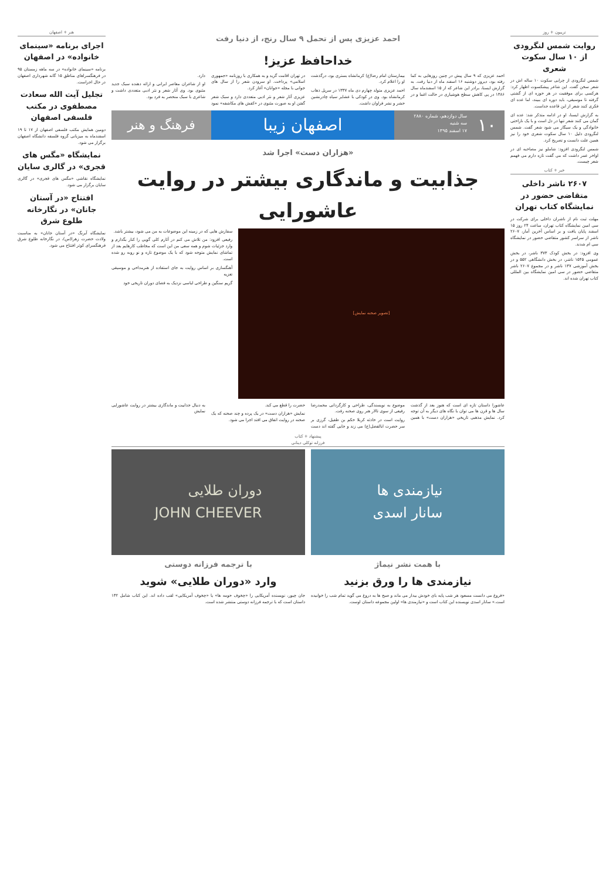تریبون + روز
روایت شمس لنگرودی از ۱۰ سال سکوت شعری
شمس لنگرودی از چرایی سکوت ۱۰ ساله اش در شعر سخن گفت. این شاعر پیشکسوت اظهار کرد: هرکسی برای موفقیت در هر حوزه ای از گشتی گرفته تا موسیقی، باید دوره ای ببیند، اما عده ای فکری کنند شعر از این قاعده جداست.
به گزارش ایسنا، او در ادامه متذکر شد: عده ای گمان می کنند شعر تنها در دل است و با یک ناراحتی خانوادگی و یک سیگار می شود شعر گفت. شمس لنگرودی دلیل ۱۰ سال سکوت شعری خود را نیز همین علت دانست و تصریح کرد.
شمس لنگرودی افزود: شاملو نیز مصاحبه ای در اواخر عمر داشت که می گفت تازه دارم می فهمم شعر چیست.
خبر + کتاب
۲۶۰۷ ناشر داخلی متقاضی حضور در نمایشگاه کتاب تهران
مهلت ثبت نام از ناشران داخلی برای شرکت در سی امین نمایشگاه کتاب تهران، ساعت ۲۴ روز ۱۵ اسفند پایان یافت و بر اساس آخرین آمار، ۲۶۰۷ ناشر از سراسر کشور متقاضی حضور در نمایشگاه سی ام شدند.
وی افزود: در بخش کودک ۳۷۳ ناشر، در بخش عمومی ۱۵۴۵ ناشر، در بخش دانشگاهی ۵۵۲ و در بخش آموزشی ۱۳۷ ناشر و در مجموع ۲۶۰۷ ناشر متقاضی حضور در سی امین نمایشگاه بین المللی کتاب تهران شده اند.
احمد عزیزی پس از تحمل ۹ سال رنج، از دنیا رفت
خداحافظ عزیز!
احمد عزیزی که ۹ سال پیش در چنین روزهایی به کما رفته بود، دیروز دوشنبه ۱۶ اسفند ماه از دنیا رفت. به گزارش ایسنا، برادر این شاعر که از ۱۵ اسفندماه سال ۱۳۸۶ در پی کاهش سطح هوشیاری در حالت اغما و در بیمارستان امام رضا(ع) کرمانشاه بستری بود، درگذشت او را اعلام کرد.
احمد عزیزی متولد چهارم دی ماه ۱۳۳۷ در سرپل ذهاب کرمانشاه بود. وی در کودکی با عشایر سیاه چادرنشین حشر و نشر فراوان داشت.
در تهران اقامت گزید و به همکاری با روزنامه «جمهوری اسلامی» پرداخت. او سرودن شعر را از سال های جوانی با مجله «جوانان» آغاز کرد.
عزیزی آثار شعر و نثر ادبی متعددی دارد و سبک شعر گفتن او به صورت مثنوی در «کفش های مکاشفه» نمود دارد.
او از شاعران معاصر ایرانی و ارائه دهنده سبک جدید مثنوی بود. وی آثار شعر و نثر ادبی متعددی داشت و شاعری با سبک منحصر به فرد بود.
۱۰
سال دوازدهم، شماره ۲۸۸۰
سه شنبه
۱۷ اسفند ۱۳۹۵
اصفهان زیبا
فرهنگ و هنر
«هزاران دست» اجرا شد
جذابیت و ماندگاری بیشتر در روایت عاشورایی
[تصویر صحنه نمایش]
سفارش هایی که در زمینه این موضوعات به من می شود، بیشتر باشد.
رفیعی افزود: من تلاش می کنم در آثارم کلی گویی را کنار بگذارم و وارد جزئیات شوم و همه سعی من این است که مخاطب کارهایم بعد از تماشای نمایش متوجه شود که با یک موضوع تازه و نو روبه رو شده است.
آهنگسازی بر اساس روایت به جای استفاده از هنرمداحی و موسیقی تعزیه
گریم سنگین و طراحی لباسی نزدیک به فضای دوران تاریخی خود
عاشورا داستان تازه ای است که هنوز بعد از گذشت سال ها و قرن ها می توان با نگاه های دیگر به آن توجه کرد. نمایش مذهبی تاریخی «هزاران دست» با همین موضوع به نویسندگی، طراحی و کارگردانی محمدرضا رفیعی از سوی تالار هنر روی صحنه رفت.
روایت است در حادثه کربلا حکم بن طفیل، گرزی بر سر حضرت ابالفضل(ع) می زند و جایی گفته اند دست حضرت را قطع می کند.
نمایش «هزاران دست» در یک پرده و چند صحنه که یک صحنه در روایت اتفاق می افتد اجرا می شود.
به دنبال جذابیت و ماندگاری بیشتر در روایت عاشورایی نمایش
پیشنهاد + کتاب
فرزانه توکلی دینانی
نیازمندی ها
سانار اسدی
دوران طلایی
JOHN CHEEVER
با همت نشر نیماژ
نیازمندی ها را ورق بزنید
«فروغ می دانست مسعود هر شب پایه بای خودش بیدار می ماند و صبح ها به دروغ می گوید تمام شب را خوابیده است.» سانار اسدی نویسنده این کتاب است و «نیازمندی ها» اولین مجموعه داستان اوست.
با ترجمه فرزانه دوستی
وارد «دوران طلایی» شوید
جان چیور، نویسنده آمریکایی را «چخوف حومه ها» یا «چخوف آمریکایی» لقب داده اند. این کتاب شامل ۱۳۲ داستان است که با ترجمه فرزانه دوستی منتشر شده است.
هنر + اصفهان
اجرای برنامه «سینمای خانواده» در اصفهان
برنامه «سینمای خانواده» در سه ماهه زمستان ۹۵ در فرهنگسراهای مناطق ۱۵ گانه شهرداری اصفهان در حال اجراست.
تجلیل آیت الله سعادت مصطفوی در مکتب فلسفی اصفهان
دومین همایش مکتب فلسفی اصفهان از ۱۷ تا ۱۹ اسفندماه به میزبانی گروه فلسفه دانشگاه اصفهان برگزار می شود.
نمایشگاه «مگس های قجری» در گالری سایان
نمایشگاه نقاشی «مگس های قجری» در گالری سایان برگزار می شود.
افتتاح «در آستان جانان» در نگارخانه طلوع شرق
نمایشگاه آبرنگ «در آستان جانان» به مناسبت ولادت حضرت زهرا(س)، در نگارخانه طلوع شرق فرهنگسرای کوثر افتتاح می شود.